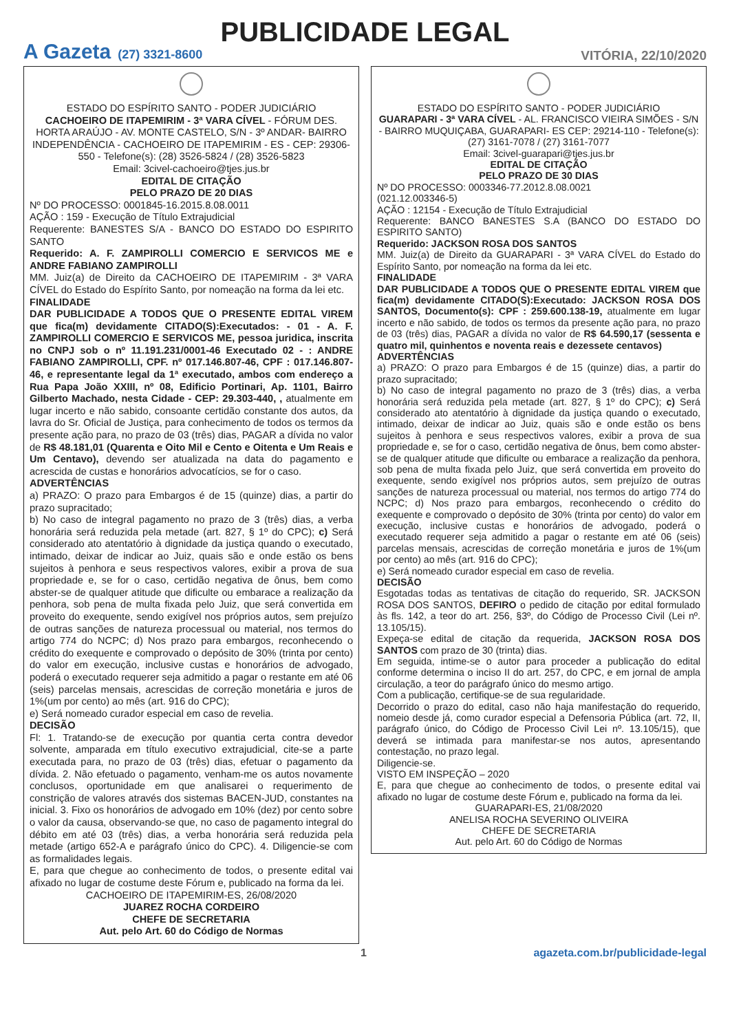PUBLICIDADE LEGAL
A Gazeta (27) 3321-8600
VITÓRIA, 22/10/2020
ESTADO DO ESPÍRITO SANTO - PODER JUDICIÁRIO
CACHOEIRO DE ITAPEMIRIM - 3ª VARA CÍVEL - FÓRUM DES. HORTA ARAÚJO - AV. MONTE CASTELO, S/N - 3º ANDAR- BAIRRO INDEPENDÊNCIA - CACHOEIRO DE ITAPEMIRIM - ES - CEP: 29306-550 - Telefone(s): (28) 3526-5824 / (28) 3526-5823
Email: 3civel-cachoeiro@tjes.jus.br
EDITAL DE CITAÇÃO
PELO PRAZO DE 20 DIAS
Nº DO PROCESSO: 0001845-16.2015.8.08.0011
AÇÃO : 159 - Execução de Título Extrajudicial
Requerente: BANESTES S/A - BANCO DO ESTADO DO ESPIRITO SANTO
Requerido: A. F. ZAMPIROLLI COMERCIO E SERVICOS ME e ANDRE FABIANO ZAMPIROLLI
MM. Juiz(a) de Direito da CACHOEIRO DE ITAPEMIRIM - 3ª VARA CÍVEL do Estado do Espírito Santo, por nomeação na forma da lei etc.
FINALIDADE
DAR PUBLICIDADE A TODOS QUE O PRESENTE EDITAL VIREM que fica(m) devidamente CITADO(S):Executados: - 01 - A. F. ZAMPIROLLI COMERCIO E SERVICOS ME, pessoa juridica, inscrita no CNPJ sob o nº 11.191.231/0001-46 Executado 02 - : ANDRE FABIANO ZAMPIROLLI, CPF. nº 017.146.807-46, CPF : 017.146.807-46, e representante legal da 1ª executado, ambos com endereço a Rua Papa João XXIII, nº 08, Edificio Portinari, Ap. 1101, Bairro Gilberto Machado, nesta Cidade - CEP: 29.303-440, , atualmente em lugar incerto e não sabido, consoante certidão constante dos autos, da lavra do Sr. Oficial de Justiça, para conhecimento de todos os termos da presente ação para, no prazo de 03 (três) dias, PAGAR a dívida no valor de R$ 48.181,01 (Quarenta e Oito Mil e Cento e Oitenta e Um Reais e Um Centavo), devendo ser atualizada na data do pagamento e acrescida de custas e honorários advocatícios, se for o caso.
ADVERTÊNCIAS
a) PRAZO: O prazo para Embargos é de 15 (quinze) dias, a partir do prazo supracitado;
b) No caso de integral pagamento no prazo de 3 (três) dias, a verba honorária será reduzida pela metade (art. 827, § 1º do CPC); c) Será considerado ato atentatório à dignidade da justiça quando o executado, intimado, deixar de indicar ao Juiz, quais são e onde estão os bens sujeitos à penhora e seus respectivos valores, exibir a prova de sua propriedade e, se for o caso, certidão negativa de ônus, bem como abster-se de qualquer atitude que dificulte ou embarace a realização da penhora, sob pena de multa fixada pelo Juiz, que será convertida em proveito do exequente, sendo exigível nos próprios autos, sem prejuízo de outras sanções de natureza processual ou material, nos termos do artigo 774 do NCPC; d) Nos prazo para embargos, reconhecendo o crédito do exequente e comprovado o depósito de 30% (trinta por cento) do valor em execução, inclusive custas e honorários de advogado, poderá o executado requerer seja admitido a pagar o restante em até 06 (seis) parcelas mensais, acrescidas de correção monetária e juros de 1%(um por cento) ao mês (art. 916 do CPC);
e) Será nomeado curador especial em caso de revelia.
DECISÃO
Fl: 1. Tratando-se de execução por quantia certa contra devedor solvente, amparada em título executivo extrajudicial, cite-se a parte executada para, no prazo de 03 (três) dias, efetuar o pagamento da dívida. 2. Não efetuado o pagamento, venham-me os autos novamente conclusos, oportunidade em que analisarei o requerimento de constrição de valores através dos sistemas BACEN-JUD, constantes na inicial. 3. Fixo os honorários de advogado em 10% (dez) por cento sobre o valor da causa, observando-se que, no caso de pagamento integral do débito em até 03 (três) dias, a verba honorária será reduzida pela metade (artigo 652-A e parágrafo único do CPC). 4. Diligencie-se com as formalidades legais.
E, para que chegue ao conhecimento de todos, o presente edital vai afixado no lugar de costume deste Fórum e, publicado na forma da lei.
CACHOEIRO DE ITAPEMIRIM-ES, 26/08/2020
JUAREZ ROCHA CORDEIRO
CHEFE DE SECRETARIA
Aut. pelo Art. 60 do Código de Normas
ESTADO DO ESPÍRITO SANTO - PODER JUDICIÁRIO
GUARAPARI - 3ª VARA CÍVEL - AL. FRANCISCO VIEIRA SIMÕES - S/N - BAIRRO MUQUIÇABA, GUARAPARI- ES CEP: 29214-110 - Telefone(s): (27) 3161-7078 / (27) 3161-7077
Email: 3civel-guarapari@tjes.jus.br
EDITAL DE CITAÇÃO
PELO PRAZO DE 30 DIAS
Nº DO PROCESSO: 0003346-77.2012.8.08.0021
(021.12.003346-5)
AÇÃO : 12154 - Execução de Título Extrajudicial
Requerente: BANCO BANESTES S.A (BANCO DO ESTADO DO ESPIRITO SANTO)
Requerido: JACKSON ROSA DOS SANTOS
MM. Juiz(a) de Direito da GUARAPARI - 3ª VARA CÍVEL do Estado do Espírito Santo, por nomeação na forma da lei etc.
FINALIDADE
DAR PUBLICIDADE A TODOS QUE O PRESENTE EDITAL VIREM que fica(m) devidamente CITADO(S):Executado: JACKSON ROSA DOS SANTOS, Documento(s): CPF : 259.600.138-19, atualmente em lugar incerto e não sabido, de todos os termos da presente ação para, no prazo de 03 (três) dias, PAGAR a dívida no valor de R$ 64.590,17 (sessenta e quatro mil, quinhentos e noventa reais e dezessete centavos)
ADVERTÊNCIAS
a) PRAZO: O prazo para Embargos é de 15 (quinze) dias, a partir do prazo supracitado;
b) No caso de integral pagamento no prazo de 3 (três) dias, a verba honorária será reduzida pela metade (art. 827, § 1º do CPC); c) Será considerado ato atentatório à dignidade da justiça quando o executado, intimado, deixar de indicar ao Juiz, quais são e onde estão os bens sujeitos à penhora e seus respectivos valores, exibir a prova de sua propriedade e, se for o caso, certidão negativa de ônus, bem como abster-se de qualquer atitude que dificulte ou embarace a realização da penhora, sob pena de multa fixada pelo Juiz, que será convertida em proveito do exequente, sendo exigível nos próprios autos, sem prejuízo de outras sanções de natureza processual ou material, nos termos do artigo 774 do NCPC; d) Nos prazo para embargos, reconhecendo o crédito do exequente e comprovado o depósito de 30% (trinta por cento) do valor em execução, inclusive custas e honorários de advogado, poderá o executado requerer seja admitido a pagar o restante em até 06 (seis) parcelas mensais, acrescidas de correção monetária e juros de 1%(um por cento) ao mês (art. 916 do CPC);
e) Será nomeado curador especial em caso de revelia.
DECISÃO
Esgotadas todas as tentativas de citação do requerido, SR. JACKSON ROSA DOS SANTOS, DEFIRO o pedido de citação por edital formulado às fls. 142, a teor do art. 256, §3º, do Código de Processo Civil (Lei nº. 13.105/15).
Expeça-se edital de citação da requerida, JACKSON ROSA DOS SANTOS com prazo de 30 (trinta) dias.
Em seguida, intime-se o autor para proceder a publicação do edital conforme determina o inciso II do art. 257, do CPC, e em jornal de ampla circulação, a teor do parágrafo único do mesmo artigo.
Com a publicação, certifique-se de sua regularidade.
Decorrido o prazo do edital, caso não haja manifestação do requerido, nomeio desde já, como curador especial a Defensoria Pública (art. 72, II, parágrafo único, do Código de Processo Civil Lei nº. 13.105/15), que deverá se intimada para manifestar-se nos autos, apresentando contestação, no prazo legal.
Diligencie-se.
VISTO EM INSPEÇÃO – 2020
E, para que chegue ao conhecimento de todos, o presente edital vai afixado no lugar de costume deste Fórum e, publicado na forma da lei.
GUARAPARI-ES, 21/08/2020
ANELISA ROCHA SEVERINO OLIVEIRA
CHEFE DE SECRETARIA
Aut. pelo Art. 60 do Código de Normas
1 agazeta.com.br/publicidade-legal